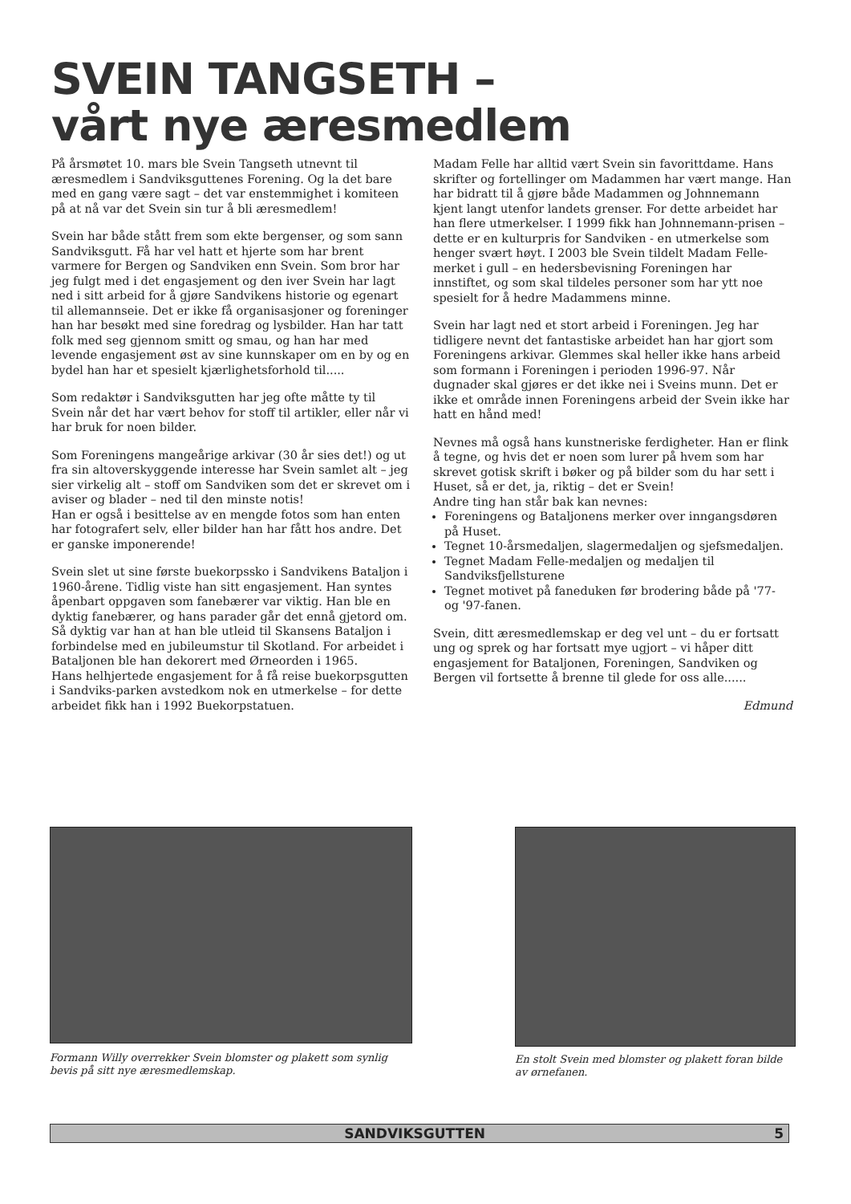SVEIN TANGSETH –
vårt nye æresmedlem
På årsmøtet 10. mars ble Svein Tangseth utnevnt til æresmedlem i Sandviksguttenes Forening. Og la det bare med en gang være sagt – det var enstemmighet i komiteen på at nå var det Svein sin tur å bli æresmedlem!
Svein har både stått frem som ekte bergenser, og som sann Sandviksgutt. Få har vel hatt et hjerte som har brent varmere for Bergen og Sandviken enn Svein. Som bror har jeg fulgt med i det engasjement og den iver Svein har lagt ned i sitt arbeid for å gjøre Sandvikens historie og egenart til allemannseie. Det er ikke få organisasjoner og foreninger han har besøkt med sine foredrag og lysbilder. Han har tatt folk med seg gjennom smitt og smau, og han har med levende engasjement øst av sine kunnskaper om en by og en bydel han har et spesielt kjærlighetsforhold til.....
Som redaktør i Sandviksgutten har jeg ofte måtte ty til Svein når det har vært behov for stoff til artikler, eller når vi har bruk for noen bilder.
Som Foreningens mangeårige arkivar (30 år sies det!) og ut fra sin altoverskyggende interesse har Svein samlet alt – jeg sier virkelig alt – stoff om Sandviken som det er skrevet om i aviser og blader – ned til den minste notis!
Han er også i besittelse av en mengde fotos som han enten har fotografert selv, eller bilder han har fått hos andre. Det er ganske imponerende!
Svein slet ut sine første buekorpssko i Sandvikens Bataljon i 1960-årene. Tidlig viste han sitt engasjement. Han syntes åpenbart oppgaven som fanebærer var viktig. Han ble en dyktig fanebærer, og hans parader går det ennå gjetord om. Så dyktig var han at han ble utleid til Skansens Bataljon i forbindelse med en jubileumstur til Skotland. For arbeidet i Bataljonen ble han dekorert med Ørneorden i 1965.
Hans helhjertede engasjement for å få reise buekorpsgutten i Sandviks-parken avstedkom nok en utmerkelse – for dette arbeidet fikk han i 1992 Buekorpstatuen.
Madam Felle har alltid vært Svein sin favorittdame. Hans skrifter og fortellinger om Madammen har vært mange. Han har bidratt til å gjøre både Madammen og Johnnemann kjent langt utenfor landets grenser. For dette arbeidet har han flere utmerkelser. I 1999 fikk han Johnnemann-prisen – dette er en kulturpris for Sandviken - en utmerkelse som henger svært høyt. I 2003 ble Svein tildelt Madam Felle-merket i gull – en hedersbevisning Foreningen har innstiftet, og som skal tildeles personer som har ytt noe spesielt for å hedre Madammens minne.
Svein har lagt ned et stort arbeid i Foreningen. Jeg har tidligere nevnt det fantastiske arbeidet han har gjort som Foreningens arkivar. Glemmes skal heller ikke hans arbeid som formann i Foreningen i perioden 1996-97. Når dugnader skal gjøres er det ikke nei i Sveins munn. Det er ikke et område innen Foreningens arbeid der Svein ikke har hatt en hånd med!
Nevnes må også hans kunstneriske ferdigheter. Han er flink å tegne, og hvis det er noen som lurer på hvem som har skrevet gotisk skrift i bøker og på bilder som du har sett i Huset, så er det, ja, riktig – det er Svein!
Andre ting han står bak kan nevnes:
Foreningens og Bataljonens merker over inngangsdøren på Huset.
Tegnet 10-årsmedaljen, slagermedaljen og sjefsmedaljen.
Tegnet Madam Felle-medaljen og medaljen til Sandviksfjellsturene
Tegnet motivet på faneduken før brodering både på '77- og '97-fanen.
Svein, ditt æresmedlemskap er deg vel unt – du er fortsatt ung og sprek og har fortsatt mye ugjort – vi håper ditt engasjement for Bataljonen, Foreningen, Sandviken og Bergen vil fortsette å brenne til glede for oss alle......
Edmund
Formann Willy overrekker Svein blomster og plakett som synlig bevis på sitt nye æresmedlemskap.
En stolt Svein med blomster og plakett foran bilde av ørnefanen.
SANDVIKSGUTTEN 5